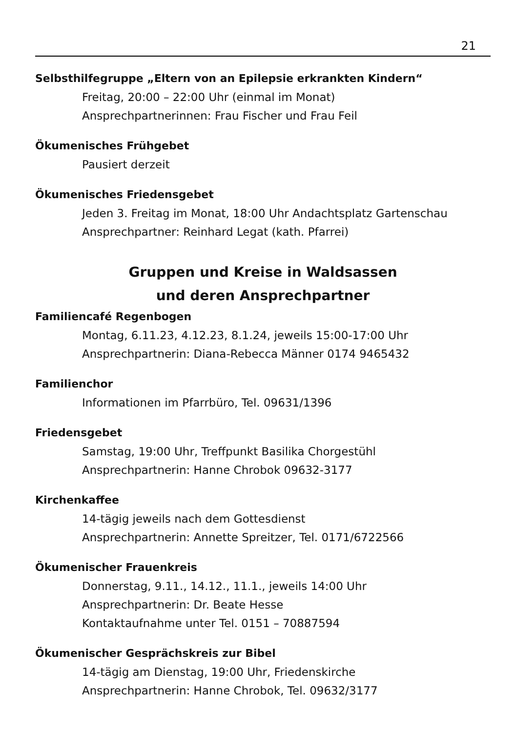21
Selbsthilfegruppe „Eltern von an Epilepsie erkrankten Kindern“
Freitag, 20:00 – 22:00 Uhr (einmal im Monat)
Ansprechpartnerinnen: Frau Fischer und Frau Feil
Ökumenisches Frühgebet
Pausiert derzeit
Ökumenisches Friedensgebet
Jeden 3. Freitag im Monat, 18:00 Uhr Andachtsplatz Gartenschau
Ansprechpartner: Reinhard Legat (kath. Pfarrei)
Gruppen und Kreise in Waldsassen
und deren Ansprechpartner
Familiencafé Regenbogen
Montag, 6.11.23, 4.12.23, 8.1.24, jeweils 15:00-17:00 Uhr
Ansprechpartnerin: Diana-Rebecca Männer 0174 9465432
Familienchor
Informationen im Pfarrbüro, Tel. 09631/1396
Friedensgebet
Samstag, 19:00 Uhr, Treffpunkt Basilika Chorgestühl
Ansprechpartnerin: Hanne Chrobok 09632-3177
Kirchenkaffee
14-tägig jeweils nach dem Gottesdienst
Ansprechpartnerin: Annette Spreitzer, Tel. 0171/6722566
Ökumenischer Frauenkreis
Donnerstag, 9.11., 14.12., 11.1., jeweils 14:00 Uhr
Ansprechpartnerin: Dr. Beate Hesse
Kontaktaufnahme unter Tel. 0151 – 70887594
Ökumenischer Gesprächskreis zur Bibel
14-tägig am Dienstag, 19:00 Uhr, Friedenskirche
Ansprechpartnerin: Hanne Chrobok, Tel. 09632/3177